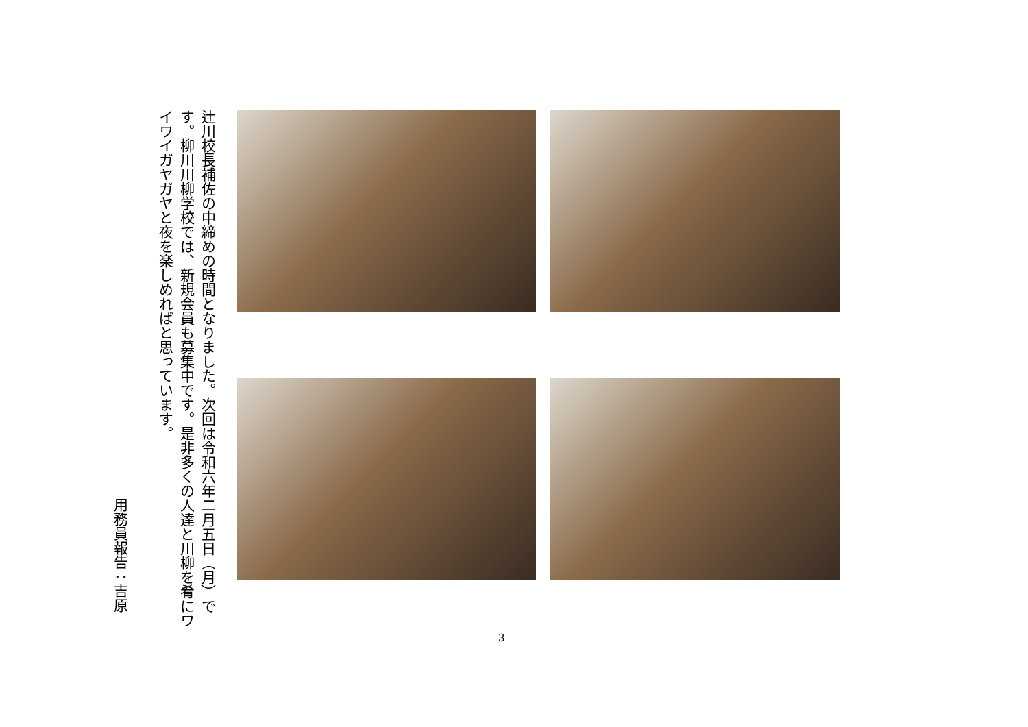辻川校長補佐の中締めの時間となりました。次回は令和六年二月五日（月）です。柳川川柳学校では、新規会員も募集中です。是非多くの人達と川柳を肴にワイワイガヤガヤと夜を楽しめればと思っています。
用務員報告：吉原
3